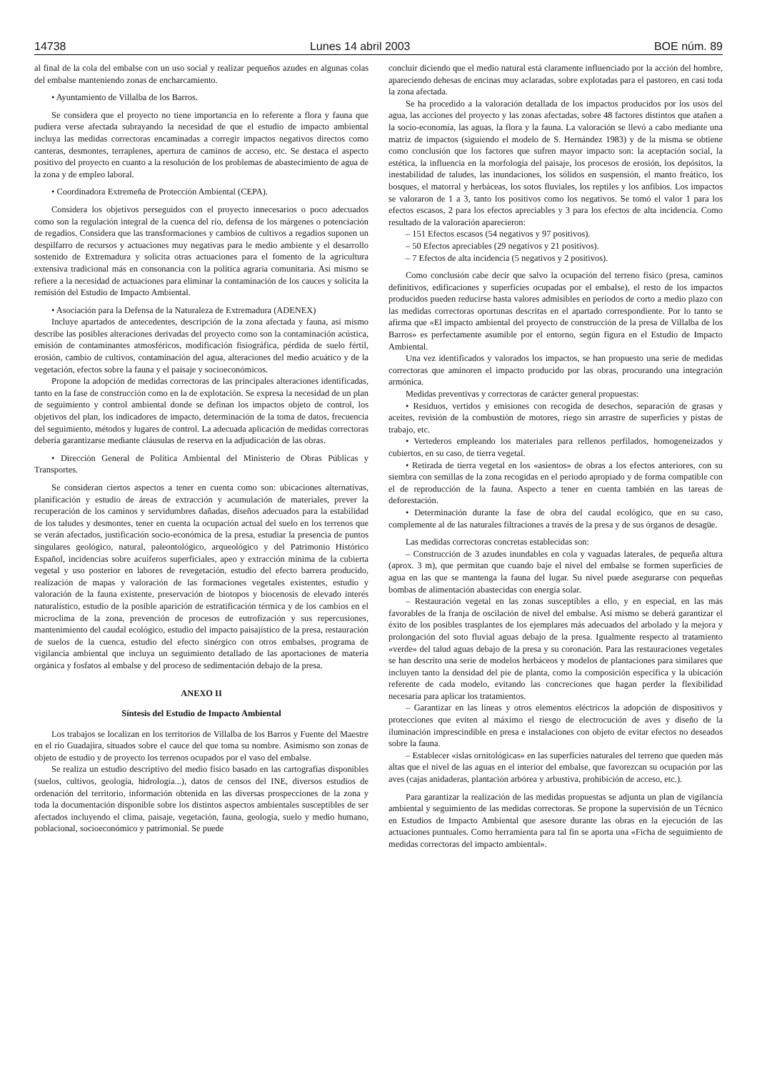14738 Lunes 14 abril 2003 BOE núm. 89
al final de la cola del embalse con un uso social y realizar pequeños azudes en algunas colas del embalse manteniendo zonas de encharcamiento.
• Ayuntamiento de Villalba de los Barros.
Se considera que el proyecto no tiene importancia en lo referente a flora y fauna que pudiera verse afectada subrayando la necesidad de que el estudio de impacto ambiental incluya las medidas correctoras encaminadas a corregir impactos negativos directos como canteras, desmontes, terraplenes, apertura de caminos de acceso, etc. Se destaca el aspecto positivo del proyecto en cuanto a la resolución de los problemas de abastecimiento de agua de la zona y de empleo laboral.
• Coordinadora Extremeña de Protección Ambiental (CEPA).
Considera los objetivos perseguidos con el proyecto innecesarios o poco adecuados como son la regulación integral de la cuenca del río, defensa de los márgenes o potenciación de regadíos. Considera que las transformaciones y cambios de cultivos a regadíos suponen un despilfarro de recursos y actuaciones muy negativas para le medio ambiente y el desarrollo sostenido de Extremadura y solicita otras actuaciones para el fomento de la agricultura extensiva tradicional más en consonancia con la política agraria comunitaria. Así mismo se refiere a la necesidad de actuaciones para eliminar la contaminación de los cauces y solicita la remisión del Estudio de Impacto Ambiental.
• Asociación para la Defensa de la Naturaleza de Extremadura (ADENEX)
Incluye apartados de antecedentes, descripción de la zona afectada y fauna, así mismo describe las posibles alteraciones derivadas del proyecto como son la contaminación acústica, emisión de contaminantes atmosféricos, modificación fisiográfica, pérdida de suelo fértil, erosión, cambio de cultivos, contaminación del agua, alteraciones del medio acuático y de la vegetación, efectos sobre la fauna y el paisaje y socioeconómicos.
Propone la adopción de medidas correctoras de las principales alteraciones identificadas, tanto en la fase de construcción como en la de explotación. Se expresa la necesidad de un plan de seguimiento y control ambiental donde se definan los impactos objeto de control, los objetivos del plan, los indicadores de impacto, determinación de la toma de datos, frecuencia del seguimiento, métodos y lugares de control. La adecuada aplicación de medidas correctoras debería garantizarse mediante cláusulas de reserva en la adjudicación de las obras.
• Dirección General de Política Ambiental del Ministerio de Obras Públicas y Transportes.
Se consideran ciertos aspectos a tener en cuenta como son: ubicaciones alternativas, planificación y estudio de áreas de extracción y acumulación de materiales, prever la recuperación de los caminos y servidumbres dañadas, diseños adecuados para la estabilidad de los taludes y desmontes, tener en cuenta la ocupación actual del suelo en los terrenos que se verán afectados, justificación socio-económica de la presa, estudiar la presencia de puntos singulares geológico, natural, paleontológico, arqueológico y del Patrimonio Histórico Español, incidencias sobre acuíferos superficiales, apeo y extracción mínima de la cubierta vegetal y uso posterior en labores de revegetación, estudio del efecto barrera producido, realización de mapas y valoración de las formaciones vegetales existentes, estudio y valoración de la fauna existente, preservación de biotopos y biocenosis de elevado interés naturalístico, estudio de la posible aparición de estratificación térmica y de los cambios en el microclima de la zona, prevención de procesos de eutrofización y sus repercusiones, mantenimiento del caudal ecológico, estudio del impacto paisajístico de la presa, restauración de suelos de la cuenca, estudio del efecto sinérgico con otros embalses, programa de vigilancia ambiental que incluya un seguimiento detallado de las aportaciones de materia orgánica y fosfatos al embalse y del proceso de sedimentación debajo de la presa.
ANEXO II
Síntesis del Estudio de Impacto Ambiental
Los trabajos se localizan en los territorios de Villalba de los Barros y Fuente del Maestre en el río Guadajira, situados sobre el cauce del que toma su nombre. Asimismo son zonas de objeto de estudio y de proyecto los terrenos ocupados por el vaso del embalse.
Se realiza un estudio descriptivo del medio físico basado en las cartografías disponibles (suelos, cultivos, geología, hidrología...), datos de censos del INE, diversos estudios de ordenación del territorio, información obtenida en las diversas prospecciones de la zona y toda la documentación disponible sobre los distintos aspectos ambientales susceptibles de ser afectados incluyendo el clima, paisaje, vegetación, fauna, geología, suelo y medio humano, poblacional, socioeconómico y patrimonial. Se puede
concluir diciendo que el medio natural está claramente influenciado por la acción del hombre, apareciendo dehesas de encinas muy aclaradas, sobre explotadas para el pastoreo, en casi toda la zona afectada.
Se ha procedido a la valoración detallada de los impactos producidos por los usos del agua, las acciones del proyecto y las zonas afectadas, sobre 48 factores distintos que atañen a la socio-economía, las aguas, la flora y la fauna. La valoración se llevó a cabo mediante una matriz de impactos (siguiendo el modelo de S. Hernández 1983) y de la misma se obtiene como conclusión que los factores que sufren mayor impacto son: la aceptación social, la estética, la influencia en la morfología del paisaje, los procesos de erosión, los depósitos, la inestabilidad de taludes, las inundaciones, los sólidos en suspensión, el manto freático, los bosques, el matorral y herbáceas, los sotos fluviales, los reptiles y los anfibios. Los impactos se valoraron de 1 a 3, tanto los positivos como los negativos. Se tomó el valor 1 para los efectos escasos, 2 para los efectos apreciables y 3 para los efectos de alta incidencia. Como resultado de la valoración aparecieron:
– 151 Efectos escasos (54 negativos y 97 positivos).
– 50 Efectos apreciables (29 negativos y 21 positivos).
– 7 Efectos de alta incidencia (5 negativos y 2 positivos).
Como conclusión cabe decir que salvo la ocupación del terreno físico (presa, caminos definitivos, edificaciones y superficies ocupadas por el embalse), el resto de los impactos producidos pueden reducirse hasta valores admisibles en periodos de corto a medio plazo con las medidas correctoras oportunas descritas en el apartado correspondiente. Por lo tanto se afirma que «El impacto ambiental del proyecto de construcción de la presa de Villalba de los Barros» es perfectamente asumible por el entorno, según figura en el Estudio de Impacto Ambiental.
Una vez identificados y valorados los impactos, se han propuesto una serie de medidas correctoras que aminoren el impacto producido por las obras, procurando una integración armónica.
Medidas preventivas y correctoras de carácter general propuestas:
• Residuos, vertidos y emisiones con recogida de desechos, separación de grasas y aceites, revisión de la combustión de motores, riego sin arrastre de superficies y pistas de trabajo, etc.
• Vertederos empleando los materiales para rellenos perfilados, homogeneizados y cubiertos, en su caso, de tierra vegetal.
• Retirada de tierra vegetal en los «asientos» de obras a los efectos anteriores, con su siembra con semillas de la zona recogidas en el periodo apropiado y de forma compatible con el de reproducción de la fauna. Aspecto a tener en cuenta también en las tareas de deforestación.
• Determinación durante la fase de obra del caudal ecológico, que en su caso, complemente al de las naturales filtraciones a través de la presa y de sus órganos de desagüe.
Las medidas correctoras concretas establecidas son:
– Construcción de 3 azudes inundables en cola y vaguadas laterales, de pequeña altura (aprox. 3 m), que permitan que cuando baje el nivel del embalse se formen superficies de agua en las que se mantenga la fauna del lugar. Su nivel puede asegurarse con pequeñas bombas de alimentación abastecidas con energía solar.
– Restauración vegetal en las zonas susceptibles a ello, y en especial, en las más favorables de la franja de oscilación de nivel del embalse. Así mismo se deberá garantizar el éxito de los posibles trasplantes de los ejemplares más adecuados del arbolado y la mejora y prolongación del soto fluvial aguas debajo de la presa. Igualmente respecto al tratamiento «verde» del talud aguas debajo de la presa y su coronación. Para las restauraciones vegetales se han descrito una serie de modelos herbáceos y modelos de plantaciones para similares que incluyen tanto la densidad del pie de planta, como la composición específica y la ubicación referente de cada modelo, evitando las concreciones que hagan perder la flexibilidad necesaria para aplicar los tratamientos.
– Garantizar en las líneas y otros elementos eléctricos la adopción de dispositivos y protecciones que eviten al máximo el riesgo de electrocución de aves y diseño de la iluminación imprescindible en presa e instalaciones con objeto de evitar efectos no deseados sobre la fauna.
– Establecer «islas ornitológicas» en las superficies naturales del terreno que queden más altas que el nivel de las aguas en el interior del embalse, que favorezcan su ocupación por las aves (cajas anidaderas, plantación arbórea y arbustiva, prohibición de acceso, etc.).
Para garantizar la realización de las medidas propuestas se adjunta un plan de vigilancia ambiental y seguimiento de las medidas correctoras. Se propone la supervisión de un Técnico en Estudios de Impacto Ambiental que asesore durante las obras en la ejecución de las actuaciones puntuales. Como herramienta para tal fin se aporta una «Ficha de seguimiento de medidas correctoras del impacto ambiental».